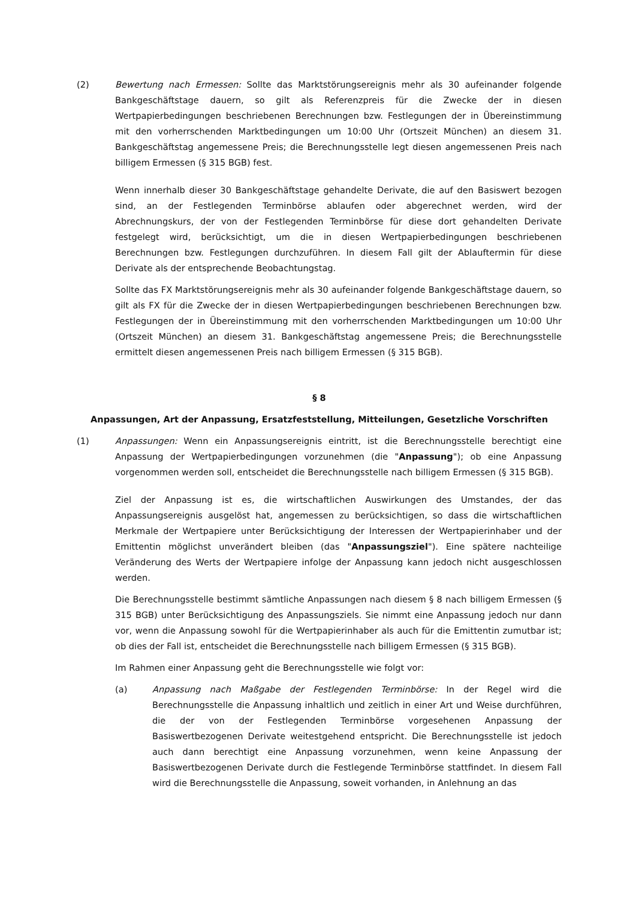(2) Bewertung nach Ermessen: Sollte das Marktstörungsereignis mehr als 30 aufeinander folgende Bankgeschäftstage dauern, so gilt als Referenzpreis für die Zwecke der in diesen Wertpapierbedingungen beschriebenen Berechnungen bzw. Festlegungen der in Übereinstimmung mit den vorherrschenden Marktbedingungen um 10:00 Uhr (Ortszeit München) an diesem 31. Bankgeschäftstag angemessene Preis; die Berechnungsstelle legt diesen angemessenen Preis nach billigem Ermessen (§ 315 BGB) fest.
Wenn innerhalb dieser 30 Bankgeschäftstage gehandelte Derivate, die auf den Basiswert bezogen sind, an der Festlegenden Terminbörse ablaufen oder abgerechnet werden, wird der Abrechnungskurs, der von der Festlegenden Terminbörse für diese dort gehandelten Derivate festgelegt wird, berücksichtigt, um die in diesen Wertpapierbedingungen beschriebenen Berechnungen bzw. Festlegungen durchzuführen. In diesem Fall gilt der Ablauftermin für diese Derivate als der entsprechende Beobachtungstag.
Sollte das FX Marktstörungsereignis mehr als 30 aufeinander folgende Bankgeschäftstage dauern, so gilt als FX für die Zwecke der in diesen Wertpapierbedingungen beschriebenen Berechnungen bzw. Festlegungen der in Übereinstimmung mit den vorherrschenden Marktbedingungen um 10:00 Uhr (Ortszeit München) an diesem 31. Bankgeschäftstag angemessene Preis; die Berechnungsstelle ermittelt diesen angemessenen Preis nach billigem Ermessen (§ 315 BGB).
§ 8
Anpassungen, Art der Anpassung, Ersatzfeststellung, Mitteilungen, Gesetzliche Vorschriften
(1) Anpassungen: Wenn ein Anpassungsereignis eintritt, ist die Berechnungsstelle berechtigt eine Anpassung der Wertpapierbedingungen vorzunehmen (die "Anpassung"); ob eine Anpassung vorgenommen werden soll, entscheidet die Berechnungsstelle nach billigem Ermessen (§ 315 BGB).
Ziel der Anpassung ist es, die wirtschaftlichen Auswirkungen des Umstandes, der das Anpassungsereignis ausgelöst hat, angemessen zu berücksichtigen, so dass die wirtschaftlichen Merkmale der Wertpapiere unter Berücksichtigung der Interessen der Wertpapierinhaber und der Emittentin möglichst unverändert bleiben (das "Anpassungsziel"). Eine spätere nachteilige Veränderung des Werts der Wertpapiere infolge der Anpassung kann jedoch nicht ausgeschlossen werden.
Die Berechnungsstelle bestimmt sämtliche Anpassungen nach diesem § 8 nach billigem Ermessen (§ 315 BGB) unter Berücksichtigung des Anpassungsziels. Sie nimmt eine Anpassung jedoch nur dann vor, wenn die Anpassung sowohl für die Wertpapierinhaber als auch für die Emittentin zumutbar ist; ob dies der Fall ist, entscheidet die Berechnungsstelle nach billigem Ermessen (§ 315 BGB).
Im Rahmen einer Anpassung geht die Berechnungsstelle wie folgt vor:
(a) Anpassung nach Maßgabe der Festlegenden Terminbörse: In der Regel wird die Berechnungsstelle die Anpassung inhaltlich und zeitlich in einer Art und Weise durchführen, die der von der Festlegenden Terminbörse vorgesehenen Anpassung der Basiswertbezogenen Derivate weitestgehend entspricht. Die Berechnungsstelle ist jedoch auch dann berechtigt eine Anpassung vorzunehmen, wenn keine Anpassung der Basiswertbezogenen Derivate durch die Festlegende Terminbörse stattfindet. In diesem Fall wird die Berechnungsstelle die Anpassung, soweit vorhanden, in Anlehnung an das